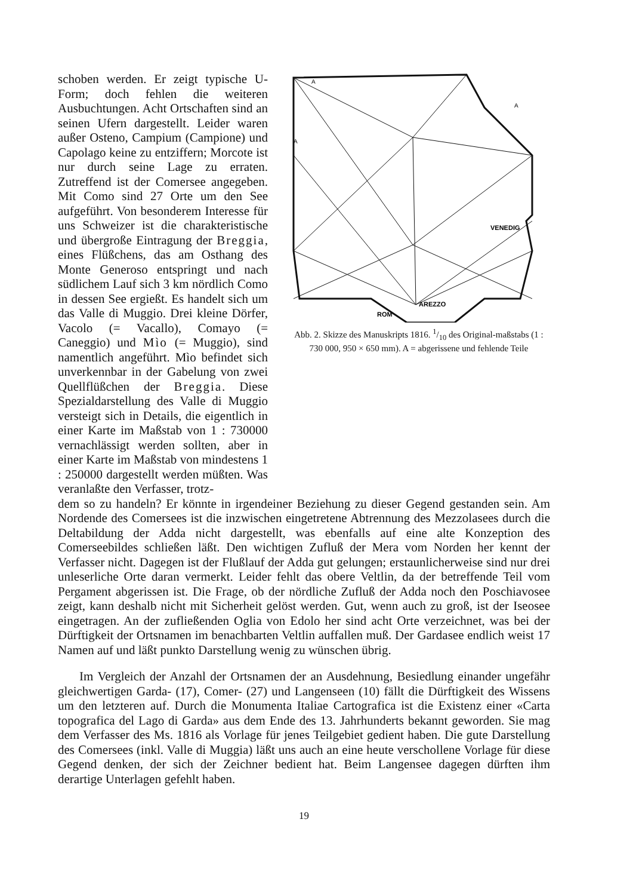VENEDIG
AREZZO
ROM
A
A
A
Abb. 2. Skizze des Manuskripts 1816. 1/10 des Original-maßstabs (1 : 730 000, 950 × 650 mm). A = abgerissene und fehlende Teile
schoben werden. Er zeigt typische U-Form; doch fehlen die weiteren Ausbuchtungen. Acht Ortschaften sind an seinen Ufern dargestellt. Leider waren außer Osteno, Campium (Campione) und Capolago keine zu entziffern; Morcote ist nur durch seine Lage zu erraten. Zutreffend ist der Comersee angegeben. Mit Como sind 27 Orte um den See aufgeführt. Von besonderem Interesse für uns Schweizer ist die charakteristische und übergroße Eintragung der Breggia, eines Flüßchens, das am Osthang des Monte Generoso entspringt und nach südlichem Lauf sich 3 km nördlich Como in dessen See ergießt. Es handelt sich um das Valle di Muggio. Drei kleine Dörfer, Vacolo (= Vacallo), Comayo (= Caneggio) und Mìo (= Muggio), sind namentlich angeführt. Mìo befindet sich unverkennbar in der Gabelung von zwei Quellflüßchen der Breggia. Diese Spezialdarstellung des Valle di Muggio versteigt sich in Details, die eigentlich in einer Karte im Maßstab von 1 : 730000 vernachlässigt werden sollten, aber in einer Karte im Maßstab von mindestens 1 : 250000 dargestellt werden müßten. Was veranlaßte den Verfasser, trotz-
dem so zu handeln? Er könnte in irgendeiner Beziehung zu dieser Gegend gestanden sein. Am Nordende des Comersees ist die inzwischen eingetretene Abtrennung des Mezzolasees durch die Deltabildung der Adda nicht dargestellt, was ebenfalls auf eine alte Konzeption des Comerseebildes schließen läßt. Den wichtigen Zufluß der Mera vom Norden her kennt der Verfasser nicht. Dagegen ist der Flußlauf der Adda gut gelungen; erstaunlicherweise sind nur drei unleserliche Orte daran vermerkt. Leider fehlt das obere Veltlin, da der betreffende Teil vom Pergament abgerissen ist. Die Frage, ob der nördliche Zufluß der Adda noch den Poschiavosee zeigt, kann deshalb nicht mit Sicherheit gelöst werden. Gut, wenn auch zu groß, ist der Iseosee eingetragen. An der zufließenden Oglia von Edolo her sind acht Orte verzeichnet, was bei der Dürftigkeit der Ortsnamen im benachbarten Veltlin auffallen muß. Der Gardasee endlich weist 17 Namen auf und läßt punkto Darstellung wenig zu wünschen übrig.
Im Vergleich der Anzahl der Ortsnamen der an Ausdehnung, Besiedlung einander ungefähr gleichwertigen Garda- (17), Comer- (27) und Langenseen (10) fällt die Dürftigkeit des Wissens um den letzteren auf. Durch die Monumenta Italiae Cartografica ist die Existenz einer «Carta topografica del Lago di Garda» aus dem Ende des 13. Jahrhunderts bekannt geworden. Sie mag dem Verfasser des Ms. 1816 als Vorlage für jenes Teilgebiet gedient haben. Die gute Darstellung des Comersees (inkl. Valle di Muggia) läßt uns auch an eine heute verschollene Vorlage für diese Gegend denken, der sich der Zeichner bedient hat. Beim Langensee dagegen dürften ihm derartige Unterlagen gefehlt haben.
19